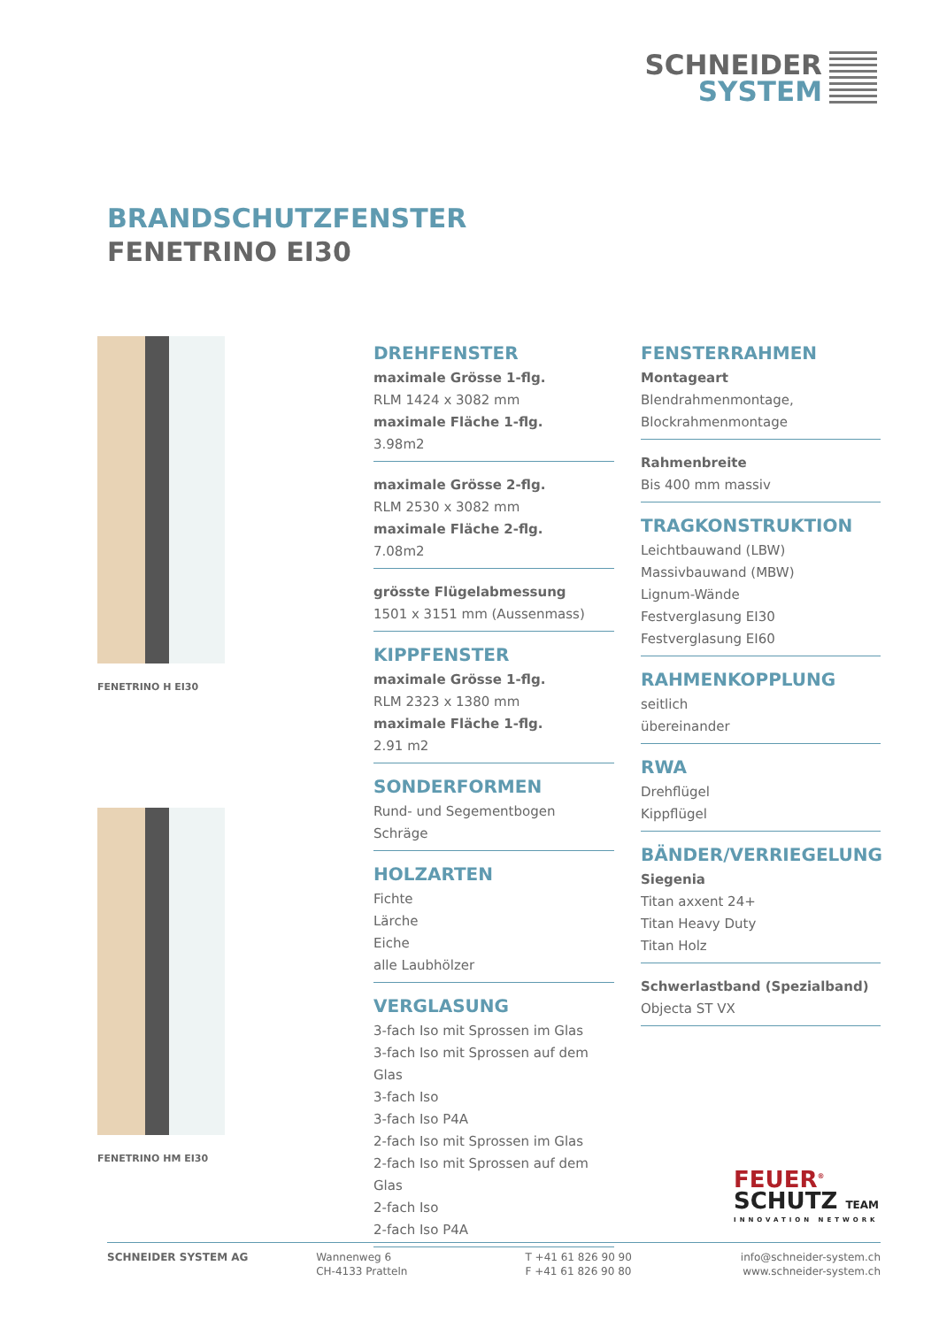SCHNEIDER
SYSTEM
BRANDSCHUTZFENSTER
FENETRINO EI30
FENETRINO H EI30
FENETRINO HM EI30
DREHFENSTER
maximale Grösse 1-flg.
RLM 1424 x 3082 mm
maximale Fläche 1-flg.
3.98m2
maximale Grösse 2-flg.
RLM 2530 x 3082 mm
maximale Fläche 2-flg.
7.08m2
grösste Flügelabmessung
1501 x 3151 mm (Aussenmass)
KIPPFENSTER
maximale Grösse 1-flg.
RLM 2323 x 1380 mm
maximale Fläche 1-flg.
2.91 m2
SONDERFORMEN
Rund- und Segementbogen
Schräge
HOLZARTEN
Fichte
Lärche
Eiche
alle Laubhölzer
VERGLASUNG
3-fach Iso mit Sprossen im Glas
3-fach Iso mit Sprossen auf dem Glas
3-fach Iso
3-fach Iso P4A
2-fach Iso mit Sprossen im Glas
2-fach Iso mit Sprossen auf dem Glas
2-fach Iso
2-fach Iso P4A
FENSTERRAHMEN
Montageart
Blendrahmenmontage,
Blockrahmenmontage
Rahmenbreite
Bis 400 mm massiv
TRAGKONSTRUKTION
Leichtbauwand (LBW)
Massivbauwand (MBW)
Lignum-Wände
Festverglasung EI30
Festverglasung EI60
RAHMENKOPPLUNG
seitlich
übereinander
RWA
Drehflügel
Kippflügel
BÄNDER/VERRIEGELUNG
Siegenia
Titan axxent 24+
Titan Heavy Duty
Titan Holz
Schwerlastband (Spezialband)
Objecta ST VX
FEUER<sup>®</sup>
SCHUTZ TEAM
INNOVATION NETWORK
SCHNEIDER SYSTEM AG Wannenweg 6
CH-4133 Pratteln
T +41 61 826 90 90
F +41 61 826 90 80
info@schneider-system.ch
www.schneider-system.ch